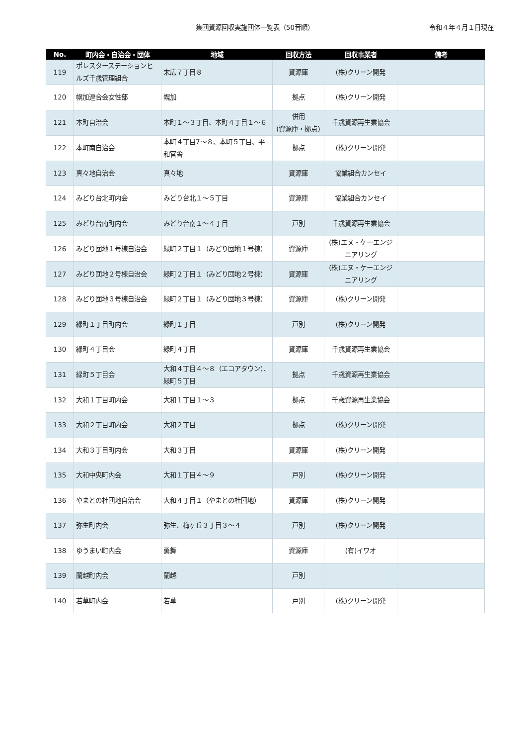集団資源回収実施団体一覧表（50音順）
令和４年４月１日現在
| No. | 町内会・自治会・団体 | 地域 | 回収方法 | 回収事業者 | 備考 |
| --- | --- | --- | --- | --- | --- |
| 119 | ポレスターステーションヒルズ千歳管理組合 | 末広７丁目８ | 資源庫 | (株)クリーン開発 | |
| 120 | 幌加連合会女性部 | 幌加 | 拠点 | (株)クリーン開発 | |
| 121 | 本町自治会 | 本町１～３丁目、本町４丁目１～６ | 併用 (資源庫・拠点) | 千歳資源再生業協会 | |
| 122 | 本町南自治会 | 本町４丁目7～８、本町５丁目、平和官舎 | 拠点 | (株)クリーン開発 | |
| 123 | 真々地自治会 | 真々地 | 資源庫 | 協業組合カンセイ | |
| 124 | みどり台北町内会 | みどり台北１～５丁目 | 資源庫 | 協業組合カンセイ | |
| 125 | みどり台南町内会 | みどり台南１～４丁目 | 戸別 | 千歳資源再生業協会 | |
| 126 | みどり団地１号棟自治会 | 緑町２丁目１（みどり団地１号棟） | 資源庫 | (株)エヌ・ケーエンジニアリング | |
| 127 | みどり団地２号棟自治会 | 緑町２丁目１（みどり団地２号棟） | 資源庫 | (株)エヌ・ケーエンジニアリング | |
| 128 | みどり団地３号棟自治会 | 緑町２丁目１（みどり団地３号棟） | 資源庫 | (株)クリーン開発 | |
| 129 | 緑町１丁目町内会 | 緑町１丁目 | 戸別 | (株)クリーン開発 | |
| 130 | 緑町４丁目会 | 緑町４丁目 | 資源庫 | 千歳資源再生業協会 | |
| 131 | 緑町５丁目会 | 大和４丁目４～８（エコアタウン）、緑町５丁目 | 拠点 | 千歳資源再生業協会 | |
| 132 | 大和１丁目町内会 | 大和１丁目１～３ | 拠点 | 千歳資源再生業協会 | |
| 133 | 大和２丁目町内会 | 大和２丁目 | 拠点 | (株)クリーン開発 | |
| 134 | 大和３丁目町内会 | 大和３丁目 | 資源庫 | (株)クリーン開発 | |
| 135 | 大和中央町内会 | 大和１丁目４～９ | 戸別 | (株)クリーン開発 | |
| 136 | やまとの杜団地自治会 | 大和４丁目１（やまとの杜団地） | 資源庫 | (株)クリーン開発 | |
| 137 | 弥生町内会 | 弥生、梅ヶ丘３丁目３～４ | 戸別 | (株)クリーン開発 | |
| 138 | ゆうまい町内会 | 勇舞 | 資源庫 | (有)イワオ | |
| 139 | 蘭越町内会 | 蘭越 | 戸別 | | |
| 140 | 若草町内会 | 若草 | 戸別 | (株)クリーン開発 | |